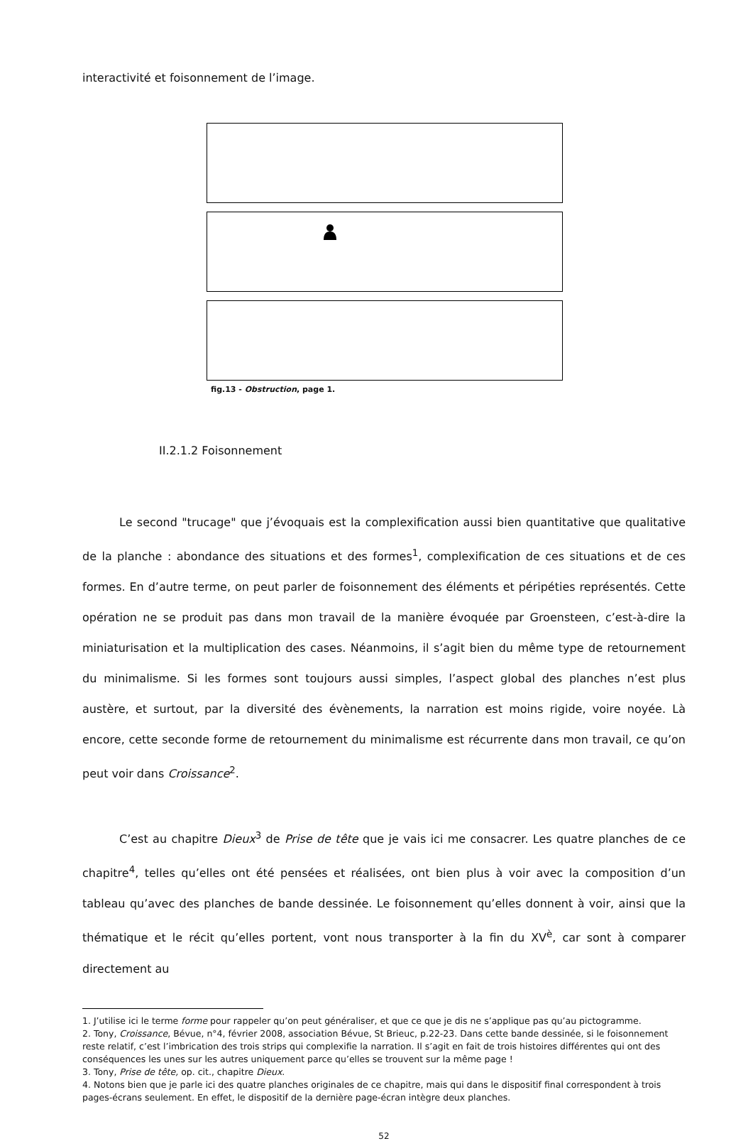interactivité et foisonnement de l’image.
fig.13 - Obstruction, page 1.
II.2.1.2 Foisonnement
Le second "trucage" que j’évoquais est la complexification aussi bien quantitative que qualitative de la planche : abondance des situations et des formes<sup>1</sup>, complexification de ces situations et de ces formes. En d’autre terme, on peut parler de foisonnement des éléments et péripéties représentés. Cette opération ne se produit pas dans mon travail de la manière évoquée par Groensteen, c’est-à-dire la miniaturisation et la multiplication des cases. Néanmoins, il s’agit bien du même type de retournement du minimalisme. Si les formes sont toujours aussi simples, l’aspect global des planches n’est plus austère, et surtout, par la diversité des évènements, la narration est moins rigide, voire noyée. Là encore, cette seconde forme de retournement du minimalisme est récurrente dans mon travail, ce qu’on peut voir dans Croissance<sup>2</sup>.
C’est au chapitre Dieux<sup>3</sup> de Prise de tête que je vais ici me consacrer. Les quatre planches de ce chapitre<sup>4</sup>, telles qu’elles ont été pensées et réalisées, ont bien plus à voir avec la composition d’un tableau qu’avec des planches de bande dessinée. Le foisonnement qu’elles donnent à voir, ainsi que la thématique et le récit qu’elles portent, vont nous transporter à la fin du XV<sup>è</sup>, car sont à comparer directement au
1. J’utilise ici le terme forme pour rappeler qu’on peut généraliser, et que ce que je dis ne s’applique pas qu’au pictogramme.
2. Tony, Croissance, Bévue, n°4, février 2008, association Bévue, St Brieuc, p.22-23. Dans cette bande dessinée, si le foisonnement reste relatif, c’est l’imbrication des trois strips qui complexifie la narration. Il s’agit en fait de trois histoires différentes qui ont des conséquences les unes sur les autres uniquement parce qu’elles se trouvent sur la même page !
3. Tony, Prise de tête, op. cit., chapitre Dieux.
4. Notons bien que je parle ici des quatre planches originales de ce chapitre, mais qui dans le dispositif final correspondent à trois pages-écrans seulement. En effet, le dispositif de la dernière page-écran intègre deux planches.
52